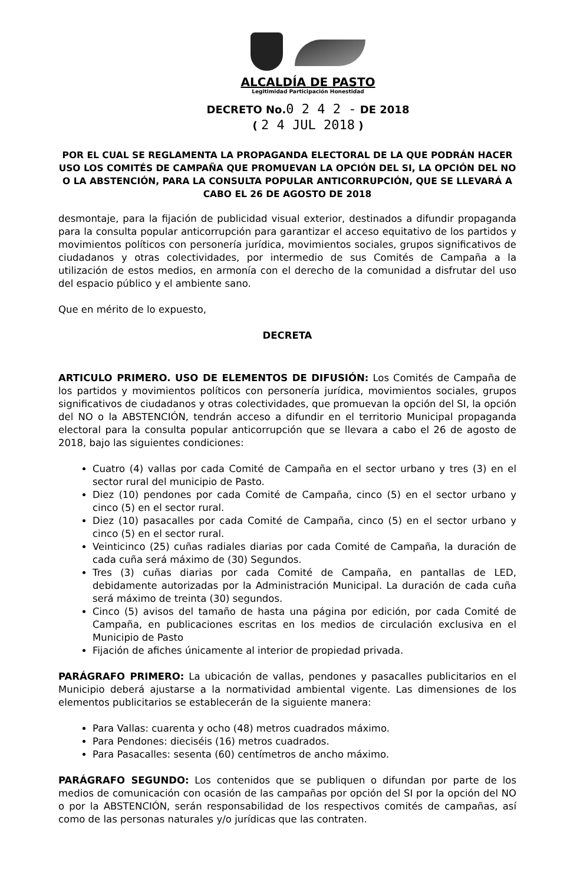ALCALDÍA DE PASTO
Legitimidad Participación Honestidad
DECRETO No.0 2 4 2 - DE 2018
( 2 4 JUL 2018 )
POR EL CUAL SE REGLAMENTA LA PROPAGANDA ELECTORAL DE LA QUE PODRÁN HACER USO LOS COMITÉS DE CAMPAÑA QUE PROMUEVAN LA OPCIÓN DEL SI, LA OPCIÓN DEL NO O LA ABSTENCIÓN, PARA LA CONSULTA POPULAR ANTICORRUPCIÓN, QUE SE LLEVARÁ A CABO EL 26 DE AGOSTO DE 2018
desmontaje, para la fijación de publicidad visual exterior, destinados a difundir propaganda para la consulta popular anticorrupción para garantizar el acceso equitativo de los partidos y movimientos políticos con personería jurídica, movimientos sociales, grupos significativos de ciudadanos y otras colectividades, por intermedio de sus Comités de Campaña a la utilización de estos medios, en armonía con el derecho de la comunidad a disfrutar del uso del espacio público y el ambiente sano.
Que en mérito de lo expuesto,
DECRETA
ARTICULO PRIMERO. USO DE ELEMENTOS DE DIFUSIÓN: Los Comités de Campaña de los partidos y movimientos políticos con personería jurídica, movimientos sociales, grupos significativos de ciudadanos y otras colectividades, que promuevan la opción del SI, la opción del NO o la ABSTENCIÓN, tendrán acceso a difundir en el territorio Municipal propaganda electoral para la consulta popular anticorrupción que se llevara a cabo el 26 de agosto de 2018, bajo las siguientes condiciones:
Cuatro (4) vallas por cada Comité de Campaña en el sector urbano y tres (3) en el sector rural del municipio de Pasto.
Diez (10) pendones por cada Comité de Campaña, cinco (5) en el sector urbano y cinco (5) en el sector rural.
Diez (10) pasacalles por cada Comité de Campaña, cinco (5) en el sector urbano y cinco (5) en el sector rural.
Veinticinco (25) cuñas radiales diarias por cada Comité de Campaña, la duración de cada cuña será máximo de (30) Segundos.
Tres (3) cuñas diarias por cada Comité de Campaña, en pantallas de LED, debidamente autorizadas por la Administración Municipal. La duración de cada cuña será máximo de treinta (30) segundos.
Cinco (5) avisos del tamaño de hasta una página por edición, por cada Comité de Campaña, en publicaciones escritas en los medios de circulación exclusiva en el Municipio de Pasto
Fijación de afiches únicamente al interior de propiedad privada.
PARÁGRAFO PRIMERO: La ubicación de vallas, pendones y pasacalles publicitarios en el Municipio deberá ajustarse a la normatividad ambiental vigente. Las dimensiones de los elementos publicitarios se establecerán de la siguiente manera:
Para Vallas: cuarenta y ocho (48) metros cuadrados máximo.
Para Pendones: dieciséis (16) metros cuadrados.
Para Pasacalles: sesenta (60) centímetros de ancho máximo.
PARÁGRAFO SEGUNDO: Los contenidos que se publiquen o difundan por parte de los medios de comunicación con ocasión de las campañas por opción del SI por la opción del NO o por la ABSTENCIÓN, serán responsabilidad de los respectivos comités de campañas, así como de las personas naturales y/o jurídicas que las contraten.